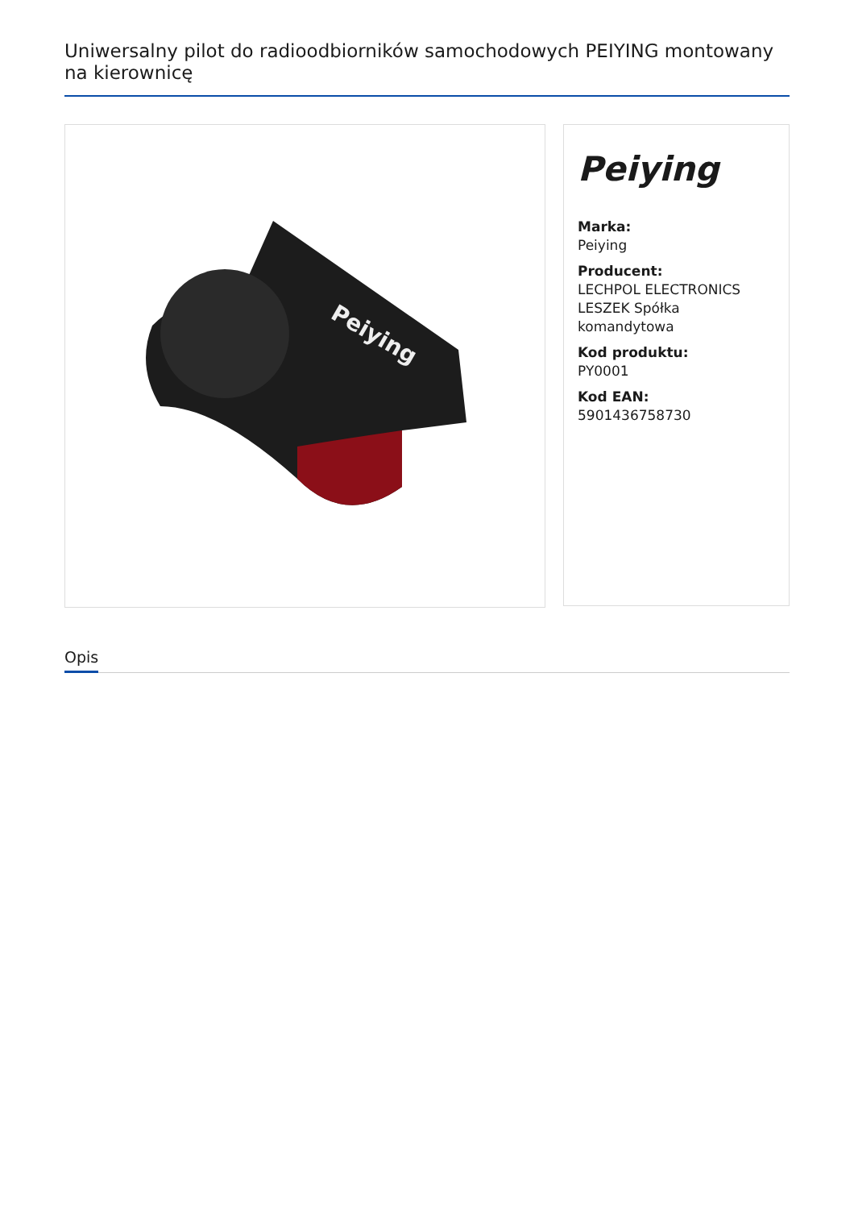Uniwersalny pilot do radioodbiorników samochodowych PEIYING montowany na kierownicę
Peiying
Peiying
Marka:
Peiying
Producent:
LECHPOL ELECTRONICS LESZEK Spółka komandytowa
Kod produktu:
PY0001
Kod EAN:
5901436758730
Opis